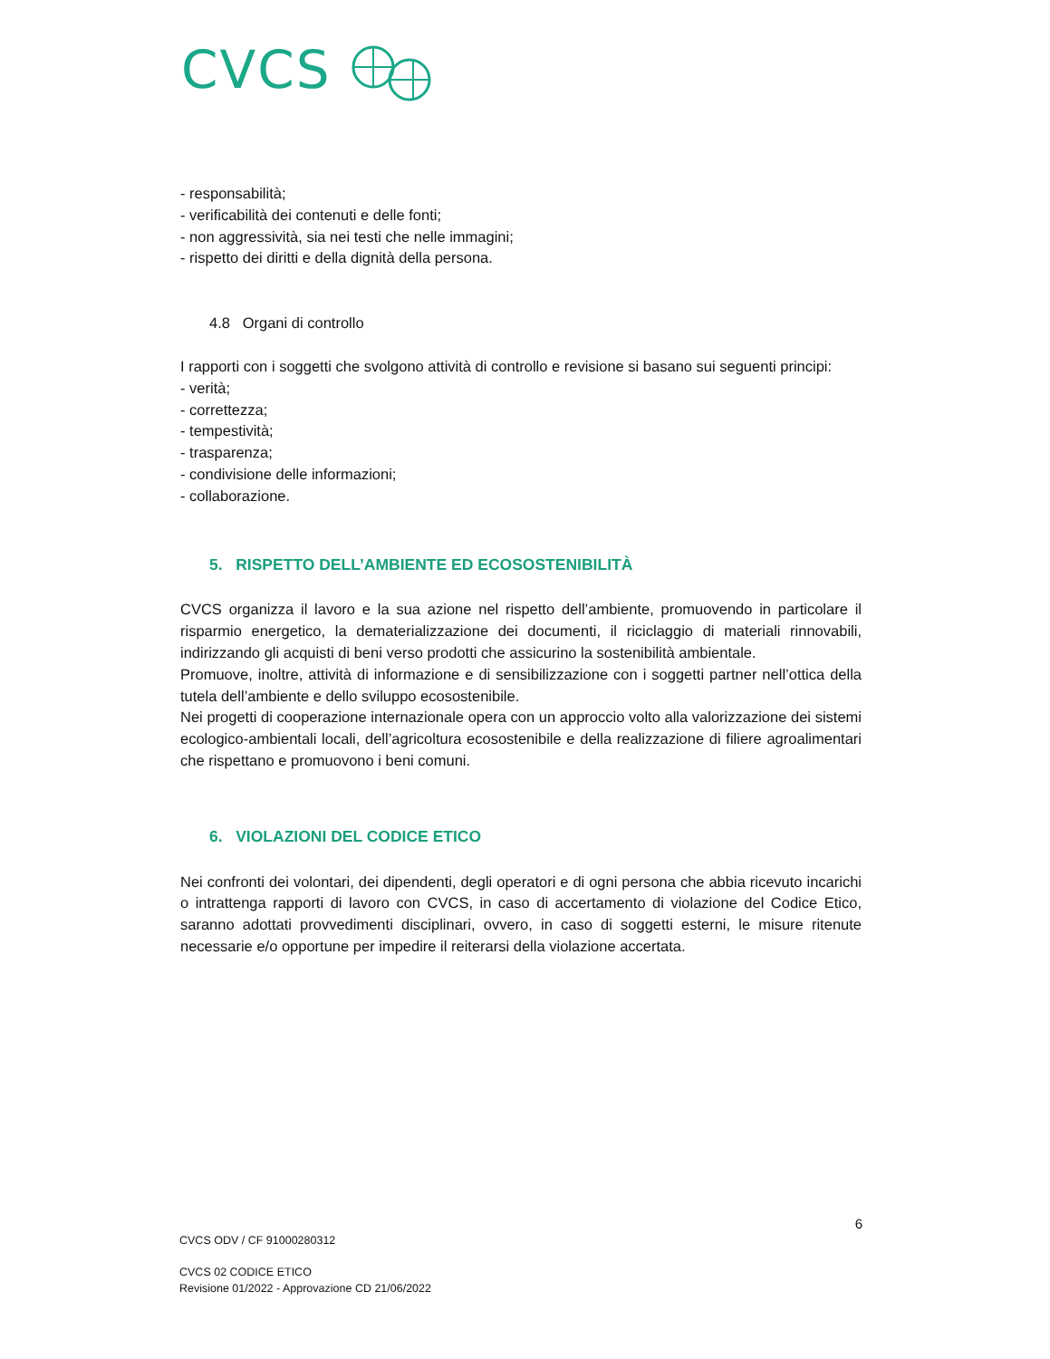CVCS
- responsabilità;
- verificabilità dei contenuti e delle fonti;
- non aggressività, sia nei testi che nelle immagini;
- rispetto dei diritti e della dignità della persona.
4.8 Organi di controllo
I rapporti con i soggetti che svolgono attività di controllo e revisione si basano sui seguenti principi:
- verità;
- correttezza;
- tempestività;
- trasparenza;
- condivisione delle informazioni;
- collaborazione.
5. RISPETTO DELL’AMBIENTE ED ECOSOSTENIBILITÀ
CVCS organizza il lavoro e la sua azione nel rispetto dell’ambiente, promuovendo in particolare il risparmio energetico, la dematerializzazione dei documenti, il riciclaggio di materiali rinnovabili, indirizzando gli acquisti di beni verso prodotti che assicurino la sostenibilità ambientale.
Promuove, inoltre, attività di informazione e di sensibilizzazione con i soggetti partner nell’ottica della tutela dell’ambiente e dello sviluppo ecosostenibile.
Nei progetti di cooperazione internazionale opera con un approccio volto alla valorizzazione dei sistemi ecologico-ambientali locali, dell’agricoltura ecosostenibile e della realizzazione di filiere agroalimentari che rispettano e promuovono i beni comuni.
6. VIOLAZIONI DEL CODICE ETICO
Nei confronti dei volontari, dei dipendenti, degli operatori e di ogni persona che abbia ricevuto incarichi o intrattenga rapporti di lavoro con CVCS, in caso di accertamento di violazione del Codice Etico, saranno adottati provvedimenti disciplinari, ovvero, in caso di soggetti esterni, le misure ritenute necessarie e/o opportune per impedire il reiterarsi della violazione accertata.
6
CVCS ODV / CF 91000280312
CVCS 02 CODICE ETICO
Revisione 01/2022 - Approvazione CD 21/06/2022